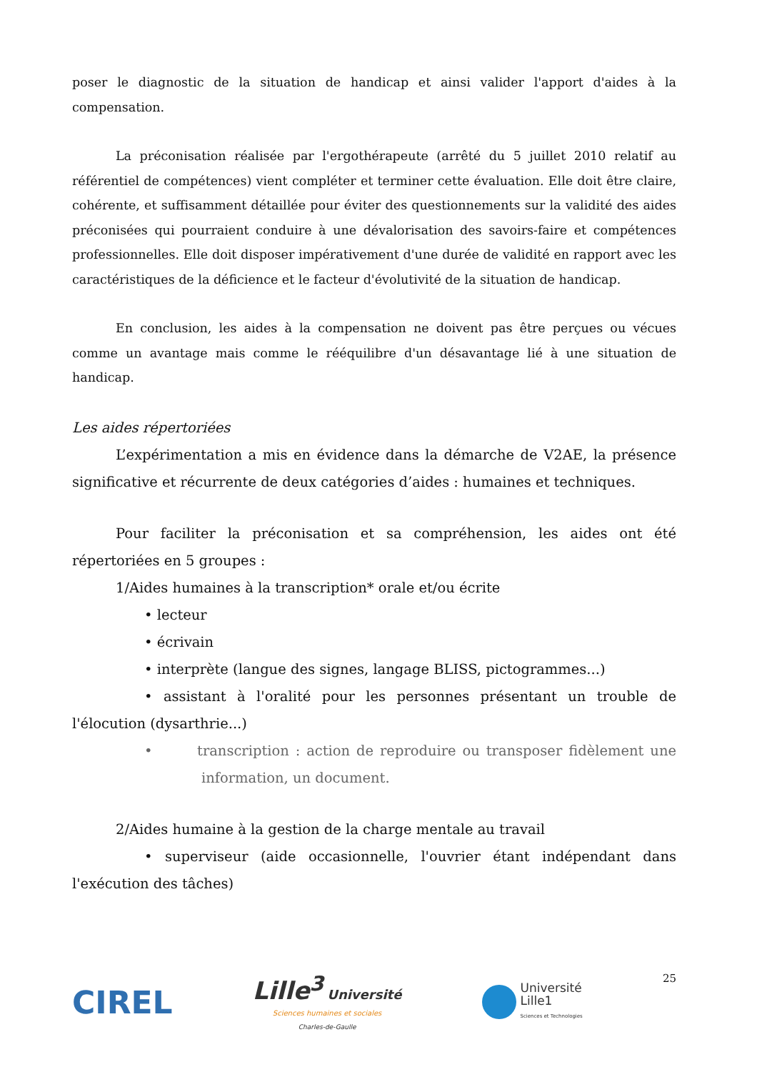poser le diagnostic de la situation de handicap et ainsi valider l'apport d'aides à la compensation.
La préconisation réalisée par l'ergothérapeute (arrêté du 5 juillet 2010 relatif au référentiel de compétences) vient compléter et terminer cette évaluation. Elle doit être claire, cohérente, et suffisamment détaillée pour éviter des questionnements sur la validité des aides préconisées qui pourraient conduire à une dévalorisation des savoirs-faire et compétences professionnelles. Elle doit disposer impérativement d'une durée de validité en rapport avec les caractéristiques de la déficience et le facteur d'évolutivité de la situation de handicap.
En conclusion, les aides à la compensation ne doivent pas être perçues ou vécues comme un avantage mais comme le rééquilibre d'un désavantage lié à une situation de handicap.
Les aides répertoriées
L’expérimentation a mis en évidence dans la démarche de V2AE, la présence significative et récurrente de deux catégories d’aides : humaines et techniques.
Pour faciliter la préconisation et sa compréhension, les aides ont été répertoriées en 5 groupes :
1/Aides humaines à la transcription* orale et/ou écrite
• lecteur
• écrivain
• interprète (langue des signes, langage BLISS, pictogrammes...)
• assistant à l'oralité pour les personnes présentant un trouble de l'élocution (dysarthrie...)
• transcription : action de reproduire ou transposer fidèlement une information, un document.
2/Aides humaine à la gestion de la charge mentale au travail
• superviseur (aide occasionnelle, l'ouvrier étant indépendant dans l'exécution des tâches)
CIREL
Lille<sup>3</sup> Université
Sciences humaines et sociales
Charles-de-Gaulle
Université
Lille1
Sciences et Technologies
25